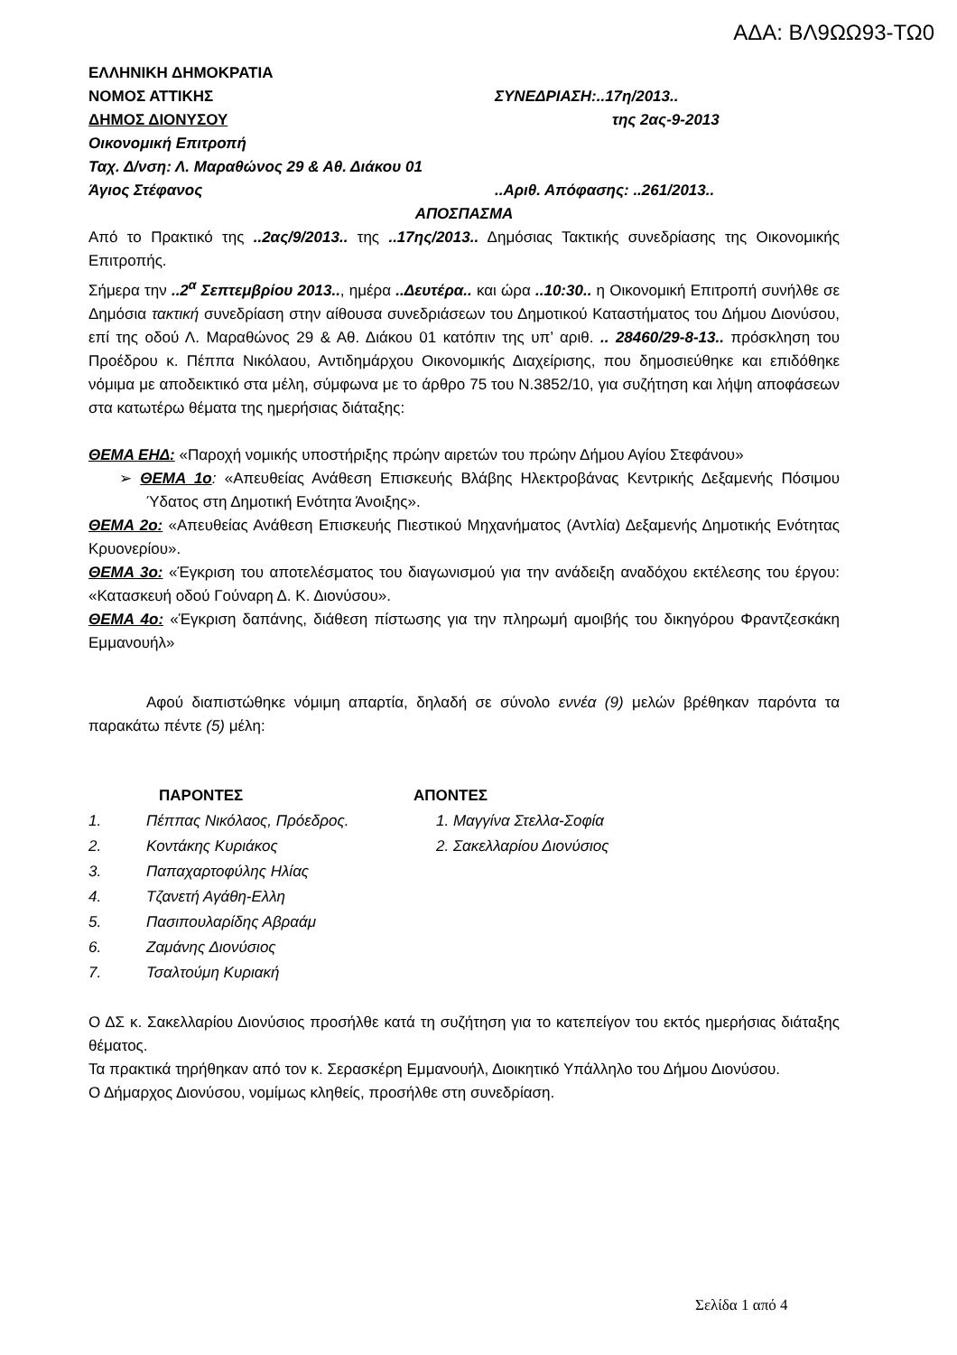ΑΔΑ: ΒΛ9ΩΩ93-ΤΩ0
ΕΛΛΗΝΙΚΗ ΔΗΜΟΚΡΑΤΙΑ
ΝΟΜΟΣ ΑΤΤΙΚΗΣ ΣΥΝΕΔΡΙΑΣΗ:..17η/2013..
ΔΗΜΟΣ ΔΙΟΝΥΣΟΥ της 2ας-9-2013
Οικονομική Επιτροπή
Ταχ. Δ/νση: Λ. Μαραθώνος 29 & Αθ. Διάκου 01
Άγιος Στέφανος..Αριθ. Απόφασης: ..261/2013..
ΑΠΟΣΠΑΣΜΑ
Από το Πρακτικό της ..2ας/9/2013.. της ..17ης/2013.. Δημόσιας Τακτικής συνεδρίασης της Οικονομικής Επιτροπής.
Σήμερα την ..2<sup>α</sup> Σεπτεμβρίου 2013.., ημέρα ..Δευτέρα.. και ώρα ..10:30.. η Οικονομική Επιτροπή συνήλθε σε Δημόσια τακτική συνεδρίαση στην αίθουσα συνεδριάσεων του Δημοτικού Καταστήματος του Δήμου Διονύσου, επί της οδού Λ. Μαραθώνος 29 & Αθ. Διάκου 01 κατόπιν της υπ’ αριθ. .. 28460/29-8-13.. πρόσκληση του Προέδρου κ. Πέππα Νικόλαου, Αντιδημάρχου Οικονομικής Διαχείρισης, που δημοσιεύθηκε και επιδόθηκε νόμιμα με αποδεικτικό στα μέλη, σύμφωνα με το άρθρο 75 του Ν.3852/10, για συζήτηση και λήψη αποφάσεων στα κατωτέρω θέματα της ημερήσιας διάταξης:
ΘΕΜΑ ΕΗΔ: «Παροχή νομικής υποστήριξης πρώην αιρετών του πρώην Δήμου Αγίου Στεφάνου»
➢ ΘΕΜΑ 1ο: «Απευθείας Ανάθεση Επισκευής Βλάβης Ηλεκτροβάνας Κεντρικής Δεξαμενής Πόσιμου Ύδατος στη Δημοτική Ενότητα Άνοιξης».
ΘΕΜΑ 2ο: «Απευθείας Ανάθεση Επισκευής Πιεστικού Μηχανήματος (Αντλία) Δεξαμενής Δημοτικής Ενότητας Κρυονερίου».
ΘΕΜΑ 3ο: «Έγκριση του αποτελέσματος του διαγωνισμού για την ανάδειξη αναδόχου εκτέλεσης του έργου: «Κατασκευή οδού Γούναρη Δ. Κ. Διονύσου».
ΘΕΜΑ 4ο: «Έγκριση δαπάνης, διάθεση πίστωσης για την πληρωμή αμοιβής του δικηγόρου Φραντζεσκάκη Εμμανουήλ»
Αφού διαπιστώθηκε νόμιμη απαρτία, δηλαδή σε σύνολο εννέα (9) μελών βρέθηκαν παρόντα τα παρακάτω πέντε (5) μέλη:
ΠΑΡΟΝΤΕΣ
1. Πέππας Νικόλαος, Πρόεδρος.
2. Κοντάκης Κυριάκος
3. Παπαχαρτοφύλης Ηλίας
4. Τζανετή Αγάθη-Ελλη
5. Πασιπουλαρίδης Αβραάμ
6. Ζαμάνης Διονύσιος
7. Τσαλτούμη Κυριακή
ΑΠΟΝΤΕΣ
1. Μαγγίνα Στελλα-Σοφία
2. Σακελλαρίου Διονύσιος
Ο ΔΣ κ. Σακελλαρίου Διονύσιος προσήλθε κατά τη συζήτηση για το κατεπείγον του εκτός ημερήσιας διάταξης θέματος.
Τα πρακτικά τηρήθηκαν από τον κ. Σερασκέρη Εμμανουήλ, Διοικητικό Υπάλληλο του Δήμου Διονύσου.
Ο Δήμαρχος Διονύσου, νομίμως κληθείς, προσήλθε στη συνεδρίαση.
Σελίδα 1 από 4